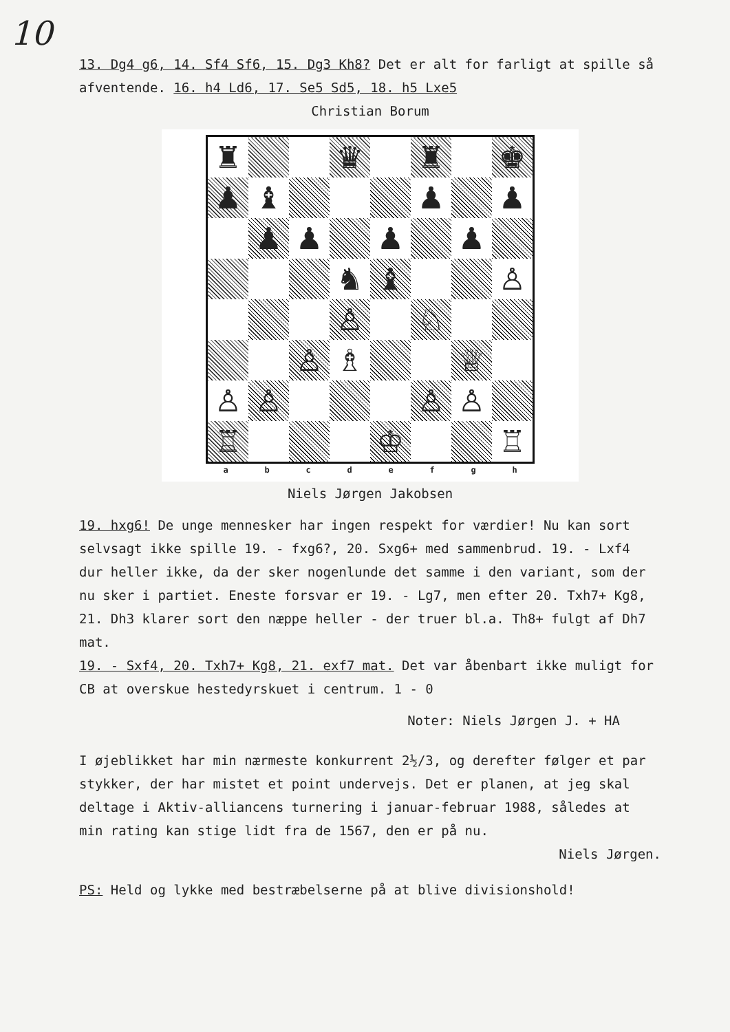10
13. Dg4 g6, 14. Sf4 Sf6, 15. Dg3 Kh8? Det er alt for farligt at spille så afventende. 16. h4 Ld6, 17. Se5 Sd5, 18. h5 Lxe5
Christian Borum
| ♜ | | | ♛ | | ♜ | | ♚ |
| ♟ | ♝ | | | | ♟ | | ♟ |
| | ♟ | ♟ | | ♟ | | ♟ | |
| | | | ♞ | ♝ | | | ♙ |
| | | | ♙ | | ♘ | | |
| | | ♙ | ♗ | | | ♕ | |
| ♙ | ♙ | | | | ♙ | ♙ | |
| ♖ | | | | ♔ | | | ♖ |
a b c d e f g h
Niels Jørgen Jakobsen
19. hxg6! De unge mennesker har ingen respekt for værdier! Nu kan sort selvsagt ikke spille 19. - fxg6?, 20. Sxg6+ med sammenbrud. 19. - Lxf4 dur heller ikke, da der sker nogenlunde det samme i den variant, som der nu sker i partiet. Eneste forsvar er 19. - Lg7, men efter 20. Txh7+ Kg8, 21. Dh3 klarer sort den næppe heller - der truer bl.a. Th8+ fulgt af Dh7 mat.
19. - Sxf4, 20. Txh7+ Kg8, 21. exf7 mat. Det var åbenbart ikke muligt for CB at overskue hestedyrskuet i centrum. 1 - 0
Noter: Niels Jørgen J. + HA
I øjeblikket har min nærmeste konkurrent 2½/3, og derefter følger et par stykker, der har mistet et point undervejs. Det er planen, at jeg skal deltage i Aktiv-alliancens turnering i januar-februar 1988, således at min rating kan stige lidt fra de 1567, den er på nu.
Niels Jørgen.
PS: Held og lykke med bestræbelserne på at blive divisionshold!